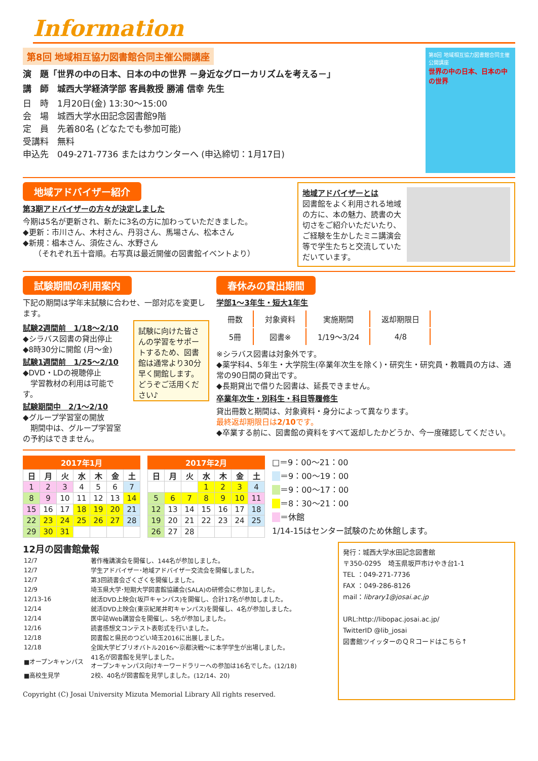Information
第8回 地域相互協力図書館合同主催公開講座
演　題「世界の中の日本、日本の中の世界 －身近なグローカリズムを考える－」
講　師　城西大学経済学部 客員教授 勝浦 信幸 先生
日　時　1月20日(金) 13:30～15:00
会　場　城西大学水田記念図書館9階
定　員　先着80名 (どなたでも参加可能)
受講料　無料
申込先　049-271-7736 またはカウンターへ (申込締切：1月17日)
第8回 地域相互協力図書館合同主催公開講座
世界の中の日本、日本の中の世界
地域アドバイザー紹介
第3期アドバイザーの方々が決定しました
今期は5名が更新され、新たに3名の方に加わっていただきました。
◆更新：市川さん、木村さん、丹羽さん、馬場さん、松本さん
◆新規：椙本さん、須佐さん、水野さん
　　（それぞれ五十音順。右写真は最近開催の図書館イベントより）
地域アドバイザーとは
図書館をよく利用される地域の方に、本の魅力、読書の大切さをご紹介いただいたり、ご経験を生かしたミニ講演会等で学生たちと交流していただいています。
試験期間の利用案内
下記の期間は学年末試験に合わせ、一部対応を変更します。
試験2週間前　1/18～2/10
◆シラバス図書の貸出停止
◆8時30分に開館 (月～金)
試験1週間前　1/25～2/10
◆DVD・LDの視聴停止
　学習教材の利用は可能です。
試験期間中　2/1～2/10
◆グループ学習室の開放
　期間中は、グループ学習室の予約はできません。
試験に向けた皆さんの学習をサポートするため、図書館は通常より30分早く開館します。どうぞご活用ください♪
春休みの貸出期間
学部1～3年生・短大1年生
| 冊数 | 対象資料 | 実施期間 | 返却期限日 |
| 5冊 | 図書※ | 1/19～3/24 | 4/8 |
※シラバス図書は対象外です。
◆薬学科4、5年生・大学院生(卒業年次生を除く)・研究生・研究員・教職員の方は、通常の90日間の貸出です。
◆長期貸出で借りた図書は、延長できません。
卒業年次生・別科生・科目等履修生
貸出冊数と期間は、対象資料・身分によって異なります。
最終返却期限日は2/10です。
◆卒業する前に、図書館の資料をすべて返却したかどうか、今一度確認してください。
2017年1月
| 日 | 月 | 火 | 水 | 木 | 金 | 土 |
| --- | --- | --- | --- | --- | --- | --- |
| 1 | 2 | 3 | 4 | 5 | 6 | 7 |
| 8 | 9 | 10 | 11 | 12 | 13 | 14 |
| 15 | 16 | 17 | 18 | 19 | 20 | 21 |
| 22 | 23 | 24 | 25 | 26 | 27 | 28 |
| 29 | 30 | 31 | | | | |
2017年2月
| 日 | 月 | 火 | 水 | 木 | 金 | 土 |
| --- | --- | --- | --- | --- | --- | --- |
| | | | 1 | 2 | 3 | 4 |
| 5 | 6 | 7 | 8 | 9 | 10 | 11 |
| 12 | 13 | 14 | 15 | 16 | 17 | 18 |
| 19 | 20 | 21 | 22 | 23 | 24 | 25 |
| 26 | 27 | 28 | | | | |
□＝9：00～21：00
　 ＝9：00～19：00
　 ＝9：00～17：00
　 ＝8：30～21：00
　 ＝休館
1/14-15はセンター試験のため休館します。
12月の図書館彙報
| 12/7 | 著作権講演会を開催し、144名が参加しました。 |
| 12/7 | 学生アドバイザー･地域アドバイザー交流会を開催しました。 |
| 12/7 | 第3回読書会ざくざくを開催しました。 |
| 12/9 | 埼玉県大学･短期大学図書館協議会(SALA)の研修会に参加しました。 |
| 12/13-16 | 就活DVD上映会(坂戸キャンパス)を開催し、合計17名が参加しました。 |
| 12/14 | 就活DVD上映会(東京紀尾井町キャンパス)を開催し、4名が参加しました。 |
| 12/14 | 医中誌Web講習会を開催し、5名が参加しました。 |
| 12/16 | 読書感想文コンテスト表彰式を行いました。 |
| 12/18 | 図書館と県民のつどい埼玉2016に出展しました。 |
| 12/18 | 全国大学ビブリオバトル2016～京都決戦～に本学学生が出場しました。 |
| ■オープンキャンパス | 41名が図書館を見学しました。 オープンキャンパス向けキーワードラリーへの参加は16名でした。(12/18) |
| ■高校生見学 | 2校、40名が図書館を見学しました。(12/14、20) |
Copyright (C) Josai University Mizuta Memorial Library All rights reserved.
発行：城西大学水田記念図書館
〒350-0295　埼玉県坂戸市けやき台1-1
TEL ：049-271-7736
FAX ：049-286-8126
mail：library1@josai.ac.jp
URL:http://libopac.josai.ac.jp/
TwitterID @lib_josai
図書館ツイッターのＱＲコードはこちら↑